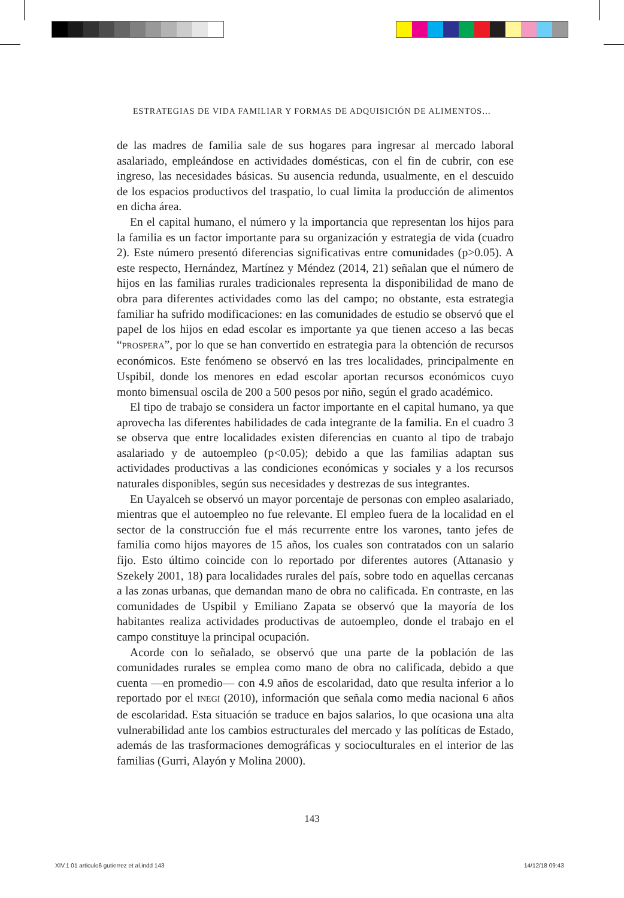ESTRATEGIAS DE VIDA FAMILIAR Y FORMAS DE ADQUISICIÓN DE ALIMENTOS…
de las madres de familia sale de sus hogares para ingresar al mercado laboral asalariado, empleándose en actividades domésticas, con el fin de cubrir, con ese ingreso, las necesidades básicas. Su ausencia redunda, usualmente, en el descuido de los espacios productivos del traspatio, lo cual limita la producción de alimentos en dicha área.
En el capital humano, el número y la importancia que representan los hijos para la familia es un factor importante para su organización y estrategia de vida (cuadro 2). Este número presentó diferencias significativas entre comunidades (p>0.05). A este respecto, Hernández, Martínez y Méndez (2014, 21) señalan que el número de hijos en las familias rurales tradicionales representa la disponibilidad de mano de obra para diferentes actividades como las del campo; no obstante, esta estrategia familiar ha sufrido modificaciones: en las comunidades de estudio se observó que el papel de los hijos en edad escolar es importante ya que tienen acceso a las becas “PROSPERA”, por lo que se han convertido en estrategia para la obtención de recursos económicos. Este fenómeno se observó en las tres localidades, principalmente en Uspibil, donde los menores en edad escolar aportan recursos económicos cuyo monto bimensual oscila de 200 a 500 pesos por niño, según el grado académico.
El tipo de trabajo se considera un factor importante en el capital humano, ya que aprovecha las diferentes habilidades de cada integrante de la familia. En el cuadro 3 se observa que entre localidades existen diferencias en cuanto al tipo de trabajo asalariado y de autoempleo (p<0.05); debido a que las familias adaptan sus actividades productivas a las condiciones económicas y sociales y a los recursos naturales disponibles, según sus necesidades y destrezas de sus integrantes.
En Uayalceh se observó un mayor porcentaje de personas con empleo asalariado, mientras que el autoempleo no fue relevante. El empleo fuera de la localidad en el sector de la construcción fue el más recurrente entre los varones, tanto jefes de familia como hijos mayores de 15 años, los cuales son contratados con un salario fijo. Esto último coincide con lo reportado por diferentes autores (Attanasio y Szekely 2001, 18) para localidades rurales del país, sobre todo en aquellas cercanas a las zonas urbanas, que demandan mano de obra no calificada. En contraste, en las comunidades de Uspibil y Emiliano Zapata se observó que la mayoría de los habitantes realiza actividades productivas de autoempleo, donde el trabajo en el campo constituye la principal ocupación.
Acorde con lo señalado, se observó que una parte de la población de las comunidades rurales se emplea como mano de obra no calificada, debido a que cuenta —en promedio— con 4.9 años de escolaridad, dato que resulta inferior a lo reportado por el INEGI (2010), información que señala como media nacional 6 años de escolaridad. Esta situación se traduce en bajos salarios, lo que ocasiona una alta vulnerabilidad ante los cambios estructurales del mercado y las políticas de Estado, además de las trasformaciones demográficas y socioculturales en el interior de las familias (Gurri, Alayón y Molina 2000).
143
XIV.1 01 articulo6 gutierrez et al.indd 143
14/12/18 09:43